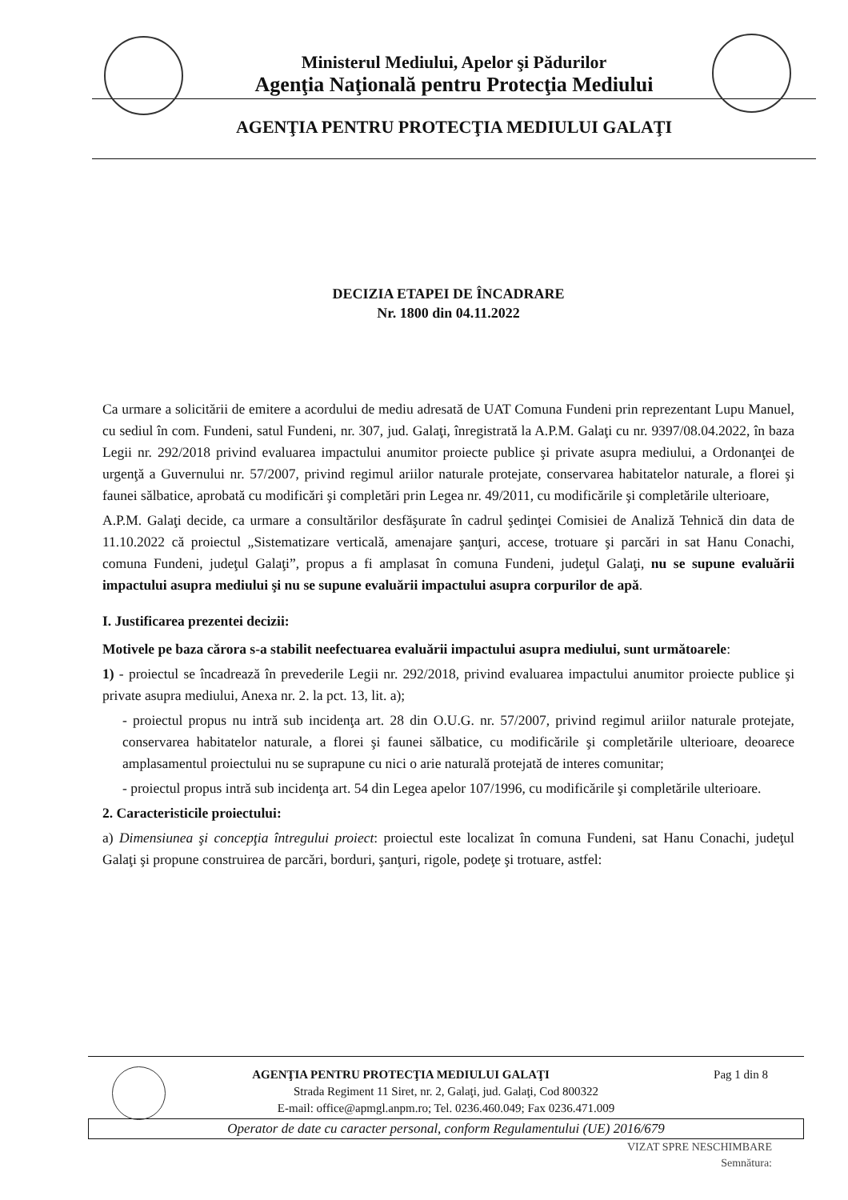Ministerul Mediului, Apelor şi Pădurilor
Agenţia Naţională pentru Protecţia Mediului
AGENŢIA PENTRU PROTECŢIA MEDIULUI GALAŢI
DECIZIA ETAPEI DE ÎNCADRARE
Nr. 1800 din 04.11.2022
Ca urmare a solicitării de emitere a acordului de mediu adresată de UAT Comuna Fundeni prin reprezentant Lupu Manuel, cu sediul în com. Fundeni, satul Fundeni, nr. 307, jud. Galaţi, înregistrată la A.P.M. Galaţi cu nr. 9397/08.04.2022, în baza Legii nr. 292/2018 privind evaluarea impactului anumitor proiecte publice şi private asupra mediului, a Ordonanţei de urgenţă a Guvernului nr. 57/2007, privind regimul ariilor naturale protejate, conservarea habitatelor naturale, a florei şi faunei sălbatice, aprobată cu modificări şi completări prin Legea nr. 49/2011, cu modificările şi completările ulterioare,
A.P.M. Galaţi decide, ca urmare a consultărilor desfăşurate în cadrul şedinţei Comisiei de Analiză Tehnică din data de 11.10.2022 că proiectul „Sistematizare verticală, amenajare şanţuri, accese, trotuare şi parcări in sat Hanu Conachi, comuna Fundeni, judeţul Galaţi”, propus a fi amplasat în comuna Fundeni, judeţul Galaţi, nu se supune evaluării impactului asupra mediului şi nu se supune evaluării impactului asupra corpurilor de apă.
I. Justificarea prezentei decizii:
Motivele pe baza cărora s-a stabilit neefectuarea evaluării impactului asupra mediului, sunt următoarele:
1) - proiectul se încadrează în prevederile Legii nr. 292/2018, privind evaluarea impactului anumitor proiecte publice şi private asupra mediului, Anexa nr. 2. la pct. 13, lit. a);
- proiectul propus nu intră sub incidenţa art. 28 din O.U.G. nr. 57/2007, privind regimul ariilor naturale protejate, conservarea habitatelor naturale, a florei şi faunei sălbatice, cu modificările şi completările ulterioare, deoarece amplasamentul proiectului nu se suprapune cu nici o arie naturală protejată de interes comunitar;
- proiectul propus intră sub incidenţa art. 54 din Legea apelor 107/1996, cu modificările şi completările ulterioare.
2. Caracteristicile proiectului:
a) Dimensiunea şi concepţia întregului proiect: proiectul este localizat în comuna Fundeni, sat Hanu Conachi, judeţul Galaţi şi propune construirea de parcări, borduri, şanţuri, rigole, podeţe şi trotuare, astfel:
Pag 1 din 8 AGENŢIA PENTRU PROTECŢIA MEDIULUI GALAŢI
Strada Regiment 11 Siret, nr. 2, Galaţi, jud. Galaţi, Cod 800322
E-mail: office@apmgl.anpm.ro; Tel. 0236.460.049; Fax 0236.471.009
Operator de date cu caracter personal, conform Regulamentului (UE) 2016/679
VIZAT SPRE NESCHIMBARE
Semnătura: